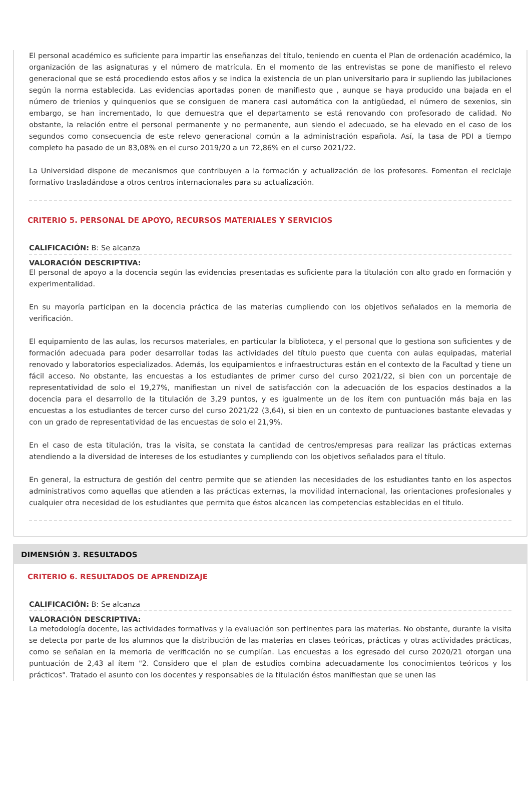El personal académico es suficiente para impartir las enseñanzas del título, teniendo en cuenta el Plan de ordenación académico, la organización de las asignaturas y el número de matrícula. En el momento de las entrevistas se pone de manifiesto el relevo generacional que se está procediendo estos años y se indica la existencia de un plan universitario para ir supliendo las jubilaciones según la norma establecida. Las evidencias aportadas ponen de manifiesto que , aunque se haya producido una bajada en el número de trienios y quinquenios que se consiguen de manera casi automática con la antigüedad, el número de sexenios, sin embargo, se han incrementado, lo que demuestra que el departamento se está renovando con profesorado de calidad. No obstante, la relación entre el personal permanente y no permanente, aun siendo el adecuado, se ha elevado en el caso de los segundos como consecuencia de este relevo generacional común a la administración española. Así, la tasa de PDI a tiempo completo ha pasado de un 83,08% en el curso 2019/20 a un 72,86% en el curso 2021/22.
La Universidad dispone de mecanismos que contribuyen a la formación y actualización de los profesores. Fomentan el reciclaje formativo trasladándose a otros centros internacionales para su actualización.
CRITERIO 5. PERSONAL DE APOYO, RECURSOS MATERIALES Y SERVICIOS
CALIFICACIÓN: B: Se alcanza
VALORACIÓN DESCRIPTIVA:
El personal de apoyo a la docencia según las evidencias presentadas es suficiente para la titulación con alto grado en formación y experimentalidad.
En su mayoría participan en la docencia práctica de las materias cumpliendo con los objetivos señalados en la memoria de verificación.
El equipamiento de las aulas, los recursos materiales, en particular la biblioteca, y el personal que lo gestiona son suficientes y de formación adecuada para poder desarrollar todas las actividades del título puesto que cuenta con aulas equipadas, material renovado y laboratorios especializados. Además, los equipamientos e infraestructuras están en el contexto de la Facultad y tiene un fácil acceso. No obstante, las encuestas a los estudiantes de primer curso del curso 2021/22, si bien con un porcentaje de representatividad de solo el 19,27%, manifiestan un nivel de satisfacción con la adecuación de los espacios destinados a la docencia para el desarrollo de la titulación de 3,29 puntos, y es igualmente un de los ítem con puntuación más baja en las encuestas a los estudiantes de tercer curso del curso 2021/22 (3,64), si bien en un contexto de puntuaciones bastante elevadas y con un grado de representatividad de las encuestas de solo el 21,9%.
En el caso de esta titulación, tras la visita, se constata la cantidad de centros/empresas para realizar las prácticas externas atendiendo a la diversidad de intereses de los estudiantes y cumpliendo con los objetivos señalados para el título.
En general, la estructura de gestión del centro permite que se atienden las necesidades de los estudiantes tanto en los aspectos administrativos como aquellas que atienden a las prácticas externas, la movilidad internacional, las orientaciones profesionales y cualquier otra necesidad de los estudiantes que permita que éstos alcancen las competencias establecidas en el titulo.
DIMENSIÓN 3. RESULTADOS
CRITERIO 6. RESULTADOS DE APRENDIZAJE
CALIFICACIÓN: B: Se alcanza
VALORACIÓN DESCRIPTIVA:
La metodología docente, las actividades formativas y la evaluación son pertinentes para las materias. No obstante, durante la visita se detecta por parte de los alumnos que la distribución de las materias en clases teóricas, prácticas y otras actividades prácticas, como se señalan en la memoria de verificación no se cumplían. Las encuestas a los egresado del curso 2020/21 otorgan una puntuación de 2,43 al ítem "2. Considero que el plan de estudios combina adecuadamente los conocimientos teóricos y los prácticos". Tratado el asunto con los docentes y responsables de la titulación éstos manifiestan que se unen las